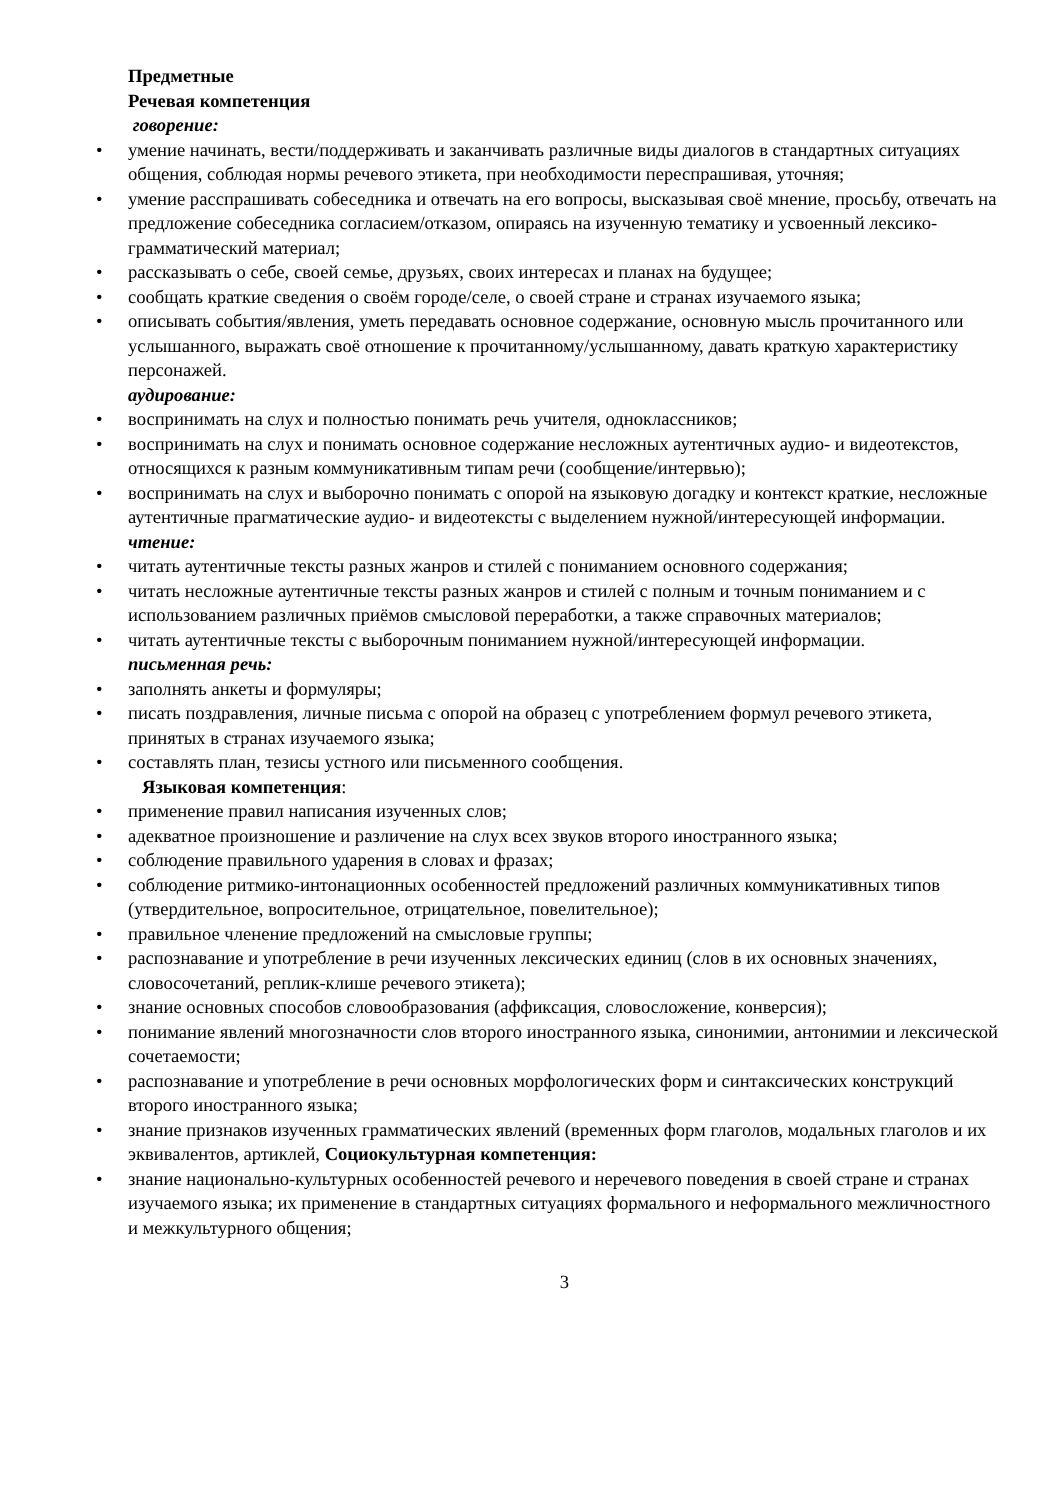Предметные
Речевая компетенция
говорение:
• умение начинать, вести/поддерживать и заканчивать различные виды диалогов в стандартных ситуациях общения, соблюдая нормы речевого этикета, при необходимости переспрашивая, уточняя;
• умение расспрашивать собеседника и отвечать на его вопросы, высказывая своё мнение, просьбу, отвечать на предложение собеседника согласием/отказом, опираясь на изученную тематику и усвоенный лексико-грамматический материал;
• рассказывать о себе, своей семье, друзьях, своих интересах и планах на будущее;
• сообщать краткие сведения о своём городе/селе, о своей стране и странах изучаемого языка;
• описывать события/явления, уметь передавать основное содержание, основную мысль прочитанного или услышанного, выражать своё отношение к прочитанному/услышанному, давать краткую характеристику персонажей.
аудирование:
• воспринимать на слух и полностью понимать речь учителя, одноклассников;
• воспринимать на слух и понимать основное содержание несложных аутентичных аудио- и видеотекстов, относящихся к разным коммуникативным типам речи (сообщение/интервью);
• воспринимать на слух и выборочно понимать с опорой на языковую догадку и контекст краткие, несложные аутентичные прагматические аудио- и видеотексты с выделением нужной/интересующей информации.
чтение:
• читать аутентичные тексты разных жанров и стилей с пониманием основного содержания;
• читать несложные аутентичные тексты разных жанров и стилей с полным и точным пониманием и с использованием различных приёмов смысловой переработки, а также справочных материалов;
• читать аутентичные тексты с выборочным пониманием нужной/интересующей информации.
письменная речь:
• заполнять анкеты и формуляры;
• писать поздравления, личные письма с опорой на образец с употреблением формул речевого этикета, принятых в странах изучаемого языка;
• составлять план, тезисы устного или письменного сообщения.
Языковая компетенция:
• применение правил написания изученных слов;
• адекватное произношение и различение на слух всех звуков второго иностранного языка;
• соблюдение правильного ударения в словах и фразах;
• соблюдение ритмико-интонационных особенностей предложений различных коммуникативных типов (утвердительное, вопросительное, отрицательное, повелительное);
• правильное членение предложений на смысловые группы;
• распознавание и употребление в речи изученных лексических единиц (слов в их основных значениях, словосочетаний, реплик-клише речевого этикета);
• знание основных способов словообразования (аффиксация, словосложение, конверсия);
• понимание явлений многозначности слов второго иностранного языка, синонимии, антонимии и лексической сочетаемости;
• распознавание и употребление в речи основных морфологических форм и синтаксических конструкций второго иностранного языка;
• знание признаков изученных грамматических явлений (временных форм глаголов, модальных глаголов и их эквивалентов, артиклей, Социокультурная компетенция:
• знание национально-культурных особенностей речевого и неречевого поведения в своей стране и странах изучаемого языка; их применение в стандартных ситуациях формального и неформального межличностного и межкультурного общения;
3